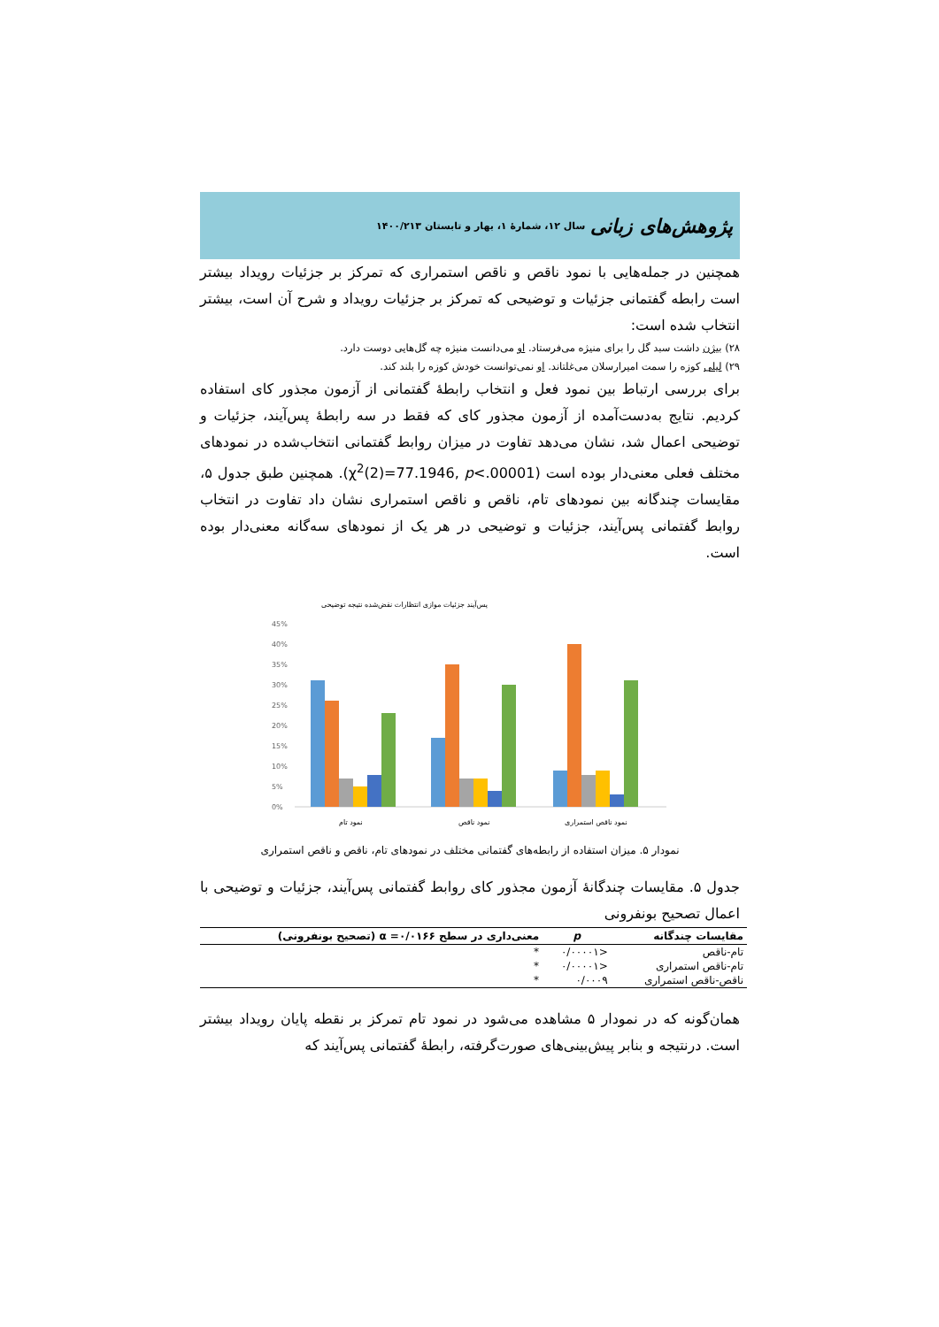پژوهش‌های زبانی سال ۱۲، شمارهٔ ۱، بهار و تابستان ۱۴۰۰/۲۱۳
همچنین در جمله‌هایی با نمود ناقص و ناقص استمراری که تمرکز بر جزئیات رویداد بیشتر است رابطه گفتمانی جزئیات و توضیحی که تمرکز بر جزئیات رویداد و شرح آن است، بیشتر انتخاب شده است:
۲۸) بیژن داشت سبد گل را برای منیژه می‌فرستاد. او می‌دانست منیژه چه گل‌هایی دوست دارد.
۲۹) لیلی کوزه را سمت امیرارسلان می‌غلتاند. او نمی‌توانست خودش کوزه را بلند کند.
برای بررسی ارتباط بین نمود فعل و انتخاب رابطهٔ گفتمانی از آزمون مجذور کای استفاده کردیم. نتایج به‌دست‌آمده از آزمون مجذور کای که فقط در سه رابطهٔ پس‌آیند، جزئیات و توضیحی اعمال شد، نشان می‌دهد تفاوت در میزان روابط گفتمانی انتخاب‌شده در نمودهای مختلف فعلی معنی‌دار بوده است (χ<sup>2</sup>(2)=77.1946, p<.00001). همچنین طبق جدول ۵، مقایسات چندگانه بین نمودهای تام، ناقص و ناقص استمراری نشان داد تفاوت در انتخاب روابط گفتمانی پس‌آیند، جزئیات و توضیحی در هر یک از نمودهای سه‌گانه معنی‌دار بوده است.
پس‌آیند جزئیات موازی انتظارات نقض‌شده نتیجه توضیحی
45%
40%
35%
30%
25%
20%
15%
10%
5%
0%
نمود تام
نمود ناقص
نمود ناقص استمراری
نمودار ۵. میزان استفاده از رابطه‌های گفتمانی مختلف در نمودهای تام، ناقص و ناقص استمراری
جدول ۵. مقایسات چندگانهٔ آزمون مجذور کای روابط گفتمانی پس‌آیند، جزئیات و توضیحی با اعمال تصحیح بونفرونی
| مقایسات چندگانه | p | معنی‌داری در سطح ۰/۰۱۶۶= α (تصحیح بونفرونی) |
| --- | --- | --- |
| تام-ناقص | <۰/۰۰۰۰۱ | * |
| تام-ناقص استمراری | <۰/۰۰۰۰۱ | * |
| ناقص-ناقص استمراری | ۰/۰۰۰۹ | * |
همان‌گونه که در نمودار ۵ مشاهده می‌شود در نمود تام تمرکز بر نقطه پایان رویداد بیشتر است. درنتیجه و بنابر پیش‌بینی‌های صورت‌گرفته، رابطهٔ گفتمانی پس‌آیند که